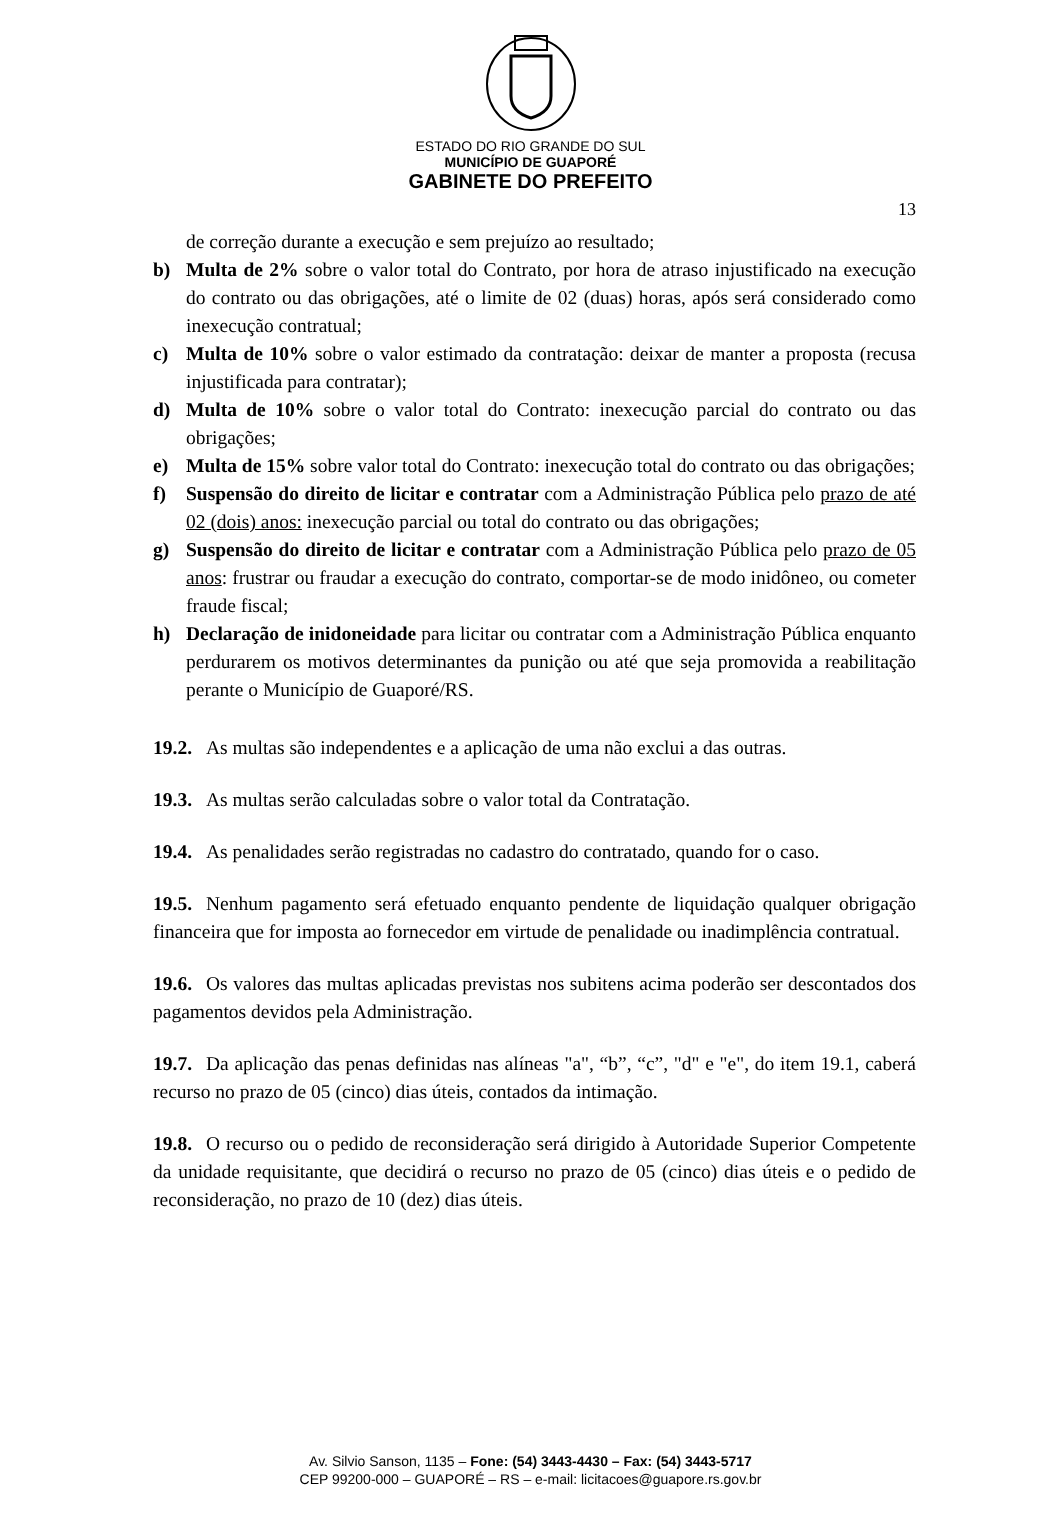ESTADO DO RIO GRANDE DO SUL
MUNICÍPIO DE GUAPORÉ
GABINETE DO PREFEITO
13
de correção durante a execução e sem prejuízo ao resultado;
b) Multa de 2% sobre o valor total do Contrato, por hora de atraso injustificado na execução do contrato ou das obrigações, até o limite de 02 (duas) horas, após será considerado como inexecução contratual;
c) Multa de 10% sobre o valor estimado da contratação: deixar de manter a proposta (recusa injustificada para contratar);
d) Multa de 10% sobre o valor total do Contrato: inexecução parcial do contrato ou das obrigações;
e) Multa de 15% sobre valor total do Contrato: inexecução total do contrato ou das obrigações;
f) Suspensão do direito de licitar e contratar com a Administração Pública pelo prazo de até 02 (dois) anos: inexecução parcial ou total do contrato ou das obrigações;
g) Suspensão do direito de licitar e contratar com a Administração Pública pelo prazo de 05 anos: frustrar ou fraudar a execução do contrato, comportar-se de modo inidôneo, ou cometer fraude fiscal;
h) Declaração de inidoneidade para licitar ou contratar com a Administração Pública enquanto perdurarem os motivos determinantes da punição ou até que seja promovida a reabilitação perante o Município de Guaporé/RS.
19.2. As multas são independentes e a aplicação de uma não exclui a das outras.
19.3. As multas serão calculadas sobre o valor total da Contratação.
19.4. As penalidades serão registradas no cadastro do contratado, quando for o caso.
19.5. Nenhum pagamento será efetuado enquanto pendente de liquidação qualquer obrigação financeira que for imposta ao fornecedor em virtude de penalidade ou inadimplência contratual.
19.6. Os valores das multas aplicadas previstas nos subitens acima poderão ser descontados dos pagamentos devidos pela Administração.
19.7. Da aplicação das penas definidas nas alíneas "a", “b”, “c”, "d" e "e", do item 19.1, caberá recurso no prazo de 05 (cinco) dias úteis, contados da intimação.
19.8. O recurso ou o pedido de reconsideração será dirigido à Autoridade Superior Competente da unidade requisitante, que decidirá o recurso no prazo de 05 (cinco) dias úteis e o pedido de reconsideração, no prazo de 10 (dez) dias úteis.
Av. Silvio Sanson, 1135 – Fone: (54) 3443-4430 – Fax: (54) 3443-5717
CEP 99200-000 – GUAPORÉ – RS – e-mail: licitacoes@guapore.rs.gov.br